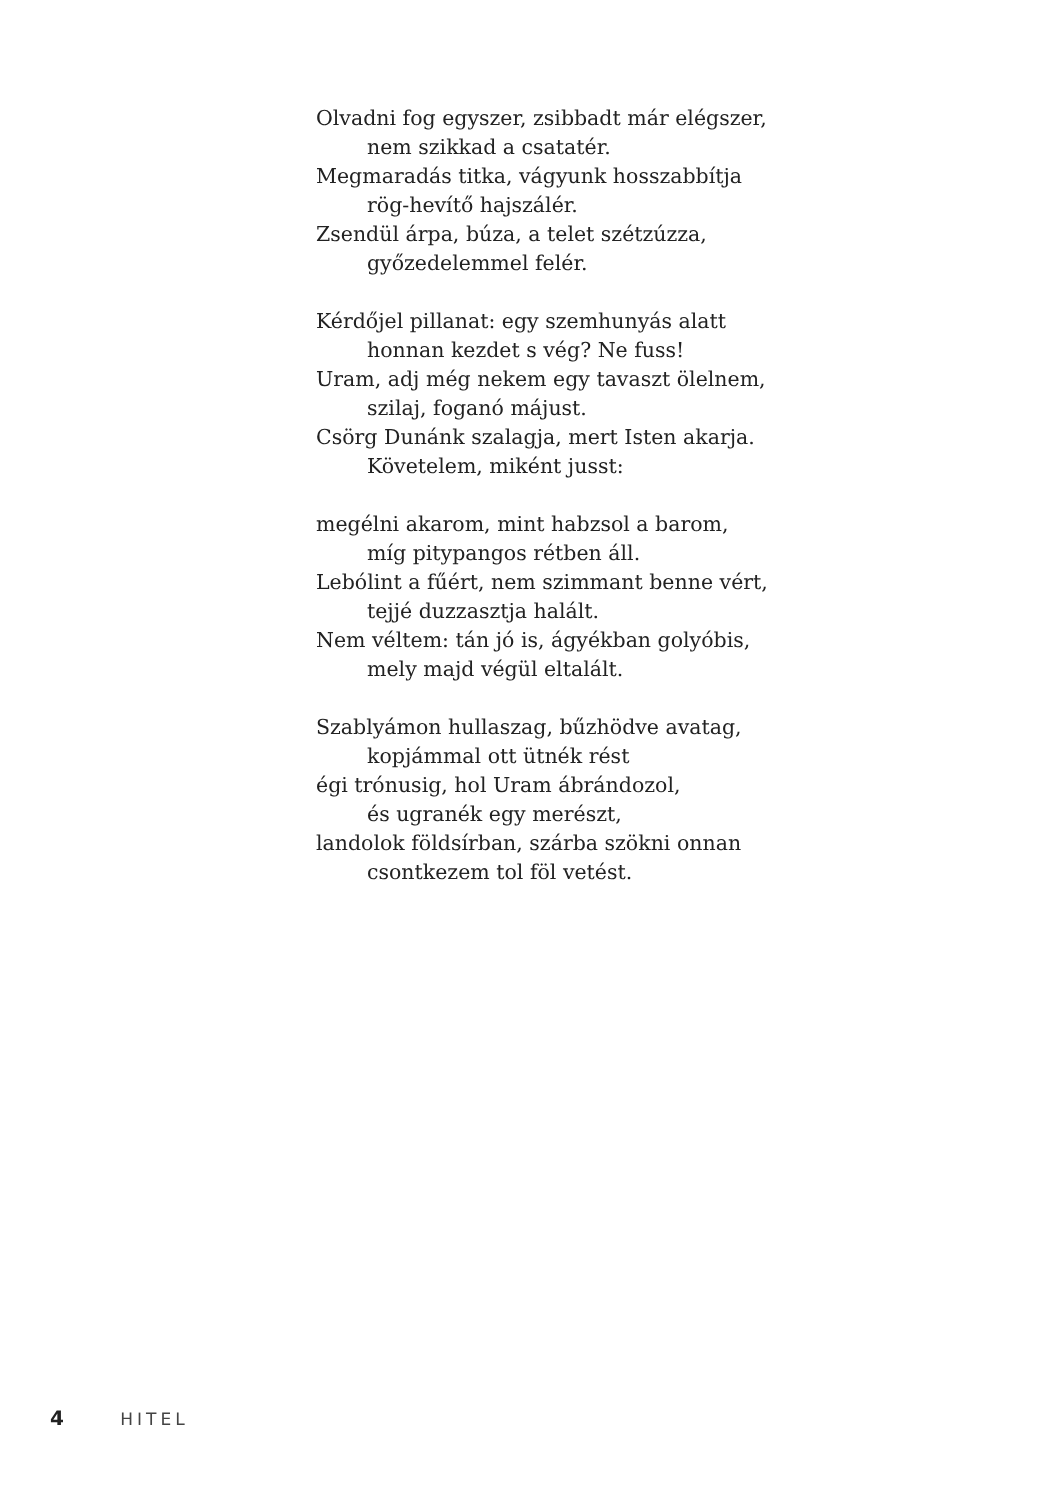Olvadni fog egyszer, zsibbadt már elégszer,
nem szikkad a csatatér.
Megmaradás titka, vágyunk hosszabbítja
rög-hevítő hajszálér.
Zsendül árpa, búza, a telet szétzúzza,
győzedelemmel felér.
Kérdőjel pillanat: egy szemhunyás alatt
honnan kezdet s vég? Ne fuss!
Uram, adj még nekem egy tavaszt ölelnem,
szilaj, foganó májust.
Csörg Dunánk szalagja, mert Isten akarja.
Követelem, miként jusst:
megélni akarom, mint habzsol a barom,
míg pitypangos rétben áll.
Lebólint a fűért, nem szimmant benne vért,
tejjé duzzasztja halált.
Nem véltem: tán jó is, ágyékban golyóbis,
mely majd végül eltalált.
Szablyámon hullaszag, bűzhödve avatag,
kopjámmal ott ütnék rést
égi trónusig, hol Uram ábrándozol,
és ugranék egy merészt,
landolok földsírban, szárba szökni onnan
csontkezem tol föl vetést.
4 HITEL